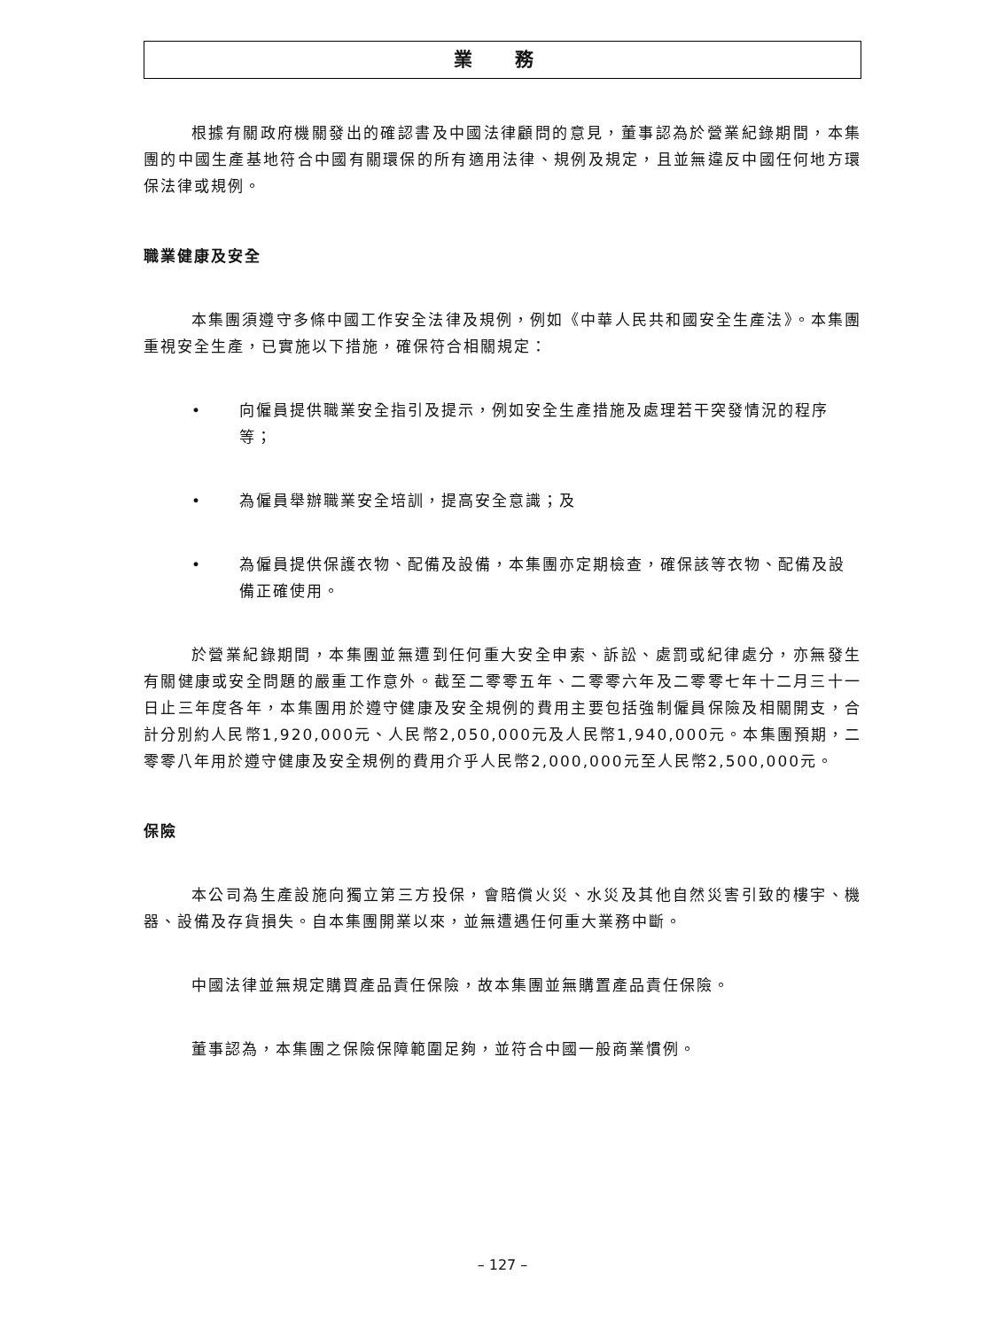業 務
根據有關政府機關發出的確認書及中國法律顧問的意見，董事認為於營業紀錄期間，本集團的中國生產基地符合中國有關環保的所有適用法律、規例及規定，且並無違反中國任何地方環保法律或規例。
職業健康及安全
本集團須遵守多條中國工作安全法律及規例，例如《中華人民共和國安全生產法》。本集團重視安全生產，已實施以下措施，確保符合相關規定：
• 向僱員提供職業安全指引及提示，例如安全生產措施及處理若干突發情況的程序等；
• 為僱員舉辦職業安全培訓，提高安全意識；及
• 為僱員提供保護衣物、配備及設備，本集團亦定期檢查，確保該等衣物、配備及設備正確使用。
於營業紀錄期間，本集團並無遭到任何重大安全申索、訴訟、處罰或紀律處分，亦無發生有關健康或安全問題的嚴重工作意外。截至二零零五年、二零零六年及二零零七年十二月三十一日止三年度各年，本集團用於遵守健康及安全規例的費用主要包括強制僱員保險及相關開支，合計分別約人民幣1,920,000元、人民幣2,050,000元及人民幣1,940,000元。本集團預期，二零零八年用於遵守健康及安全規例的費用介乎人民幣2,000,000元至人民幣2,500,000元。
保險
本公司為生產設施向獨立第三方投保，會賠償火災、水災及其他自然災害引致的樓宇、機器、設備及存貨損失。自本集團開業以來，並無遭遇任何重大業務中斷。
中國法律並無規定購買產品責任保險，故本集團並無購置產品責任保險。
董事認為，本集團之保險保障範圍足夠，並符合中國一般商業慣例。
– 127 –